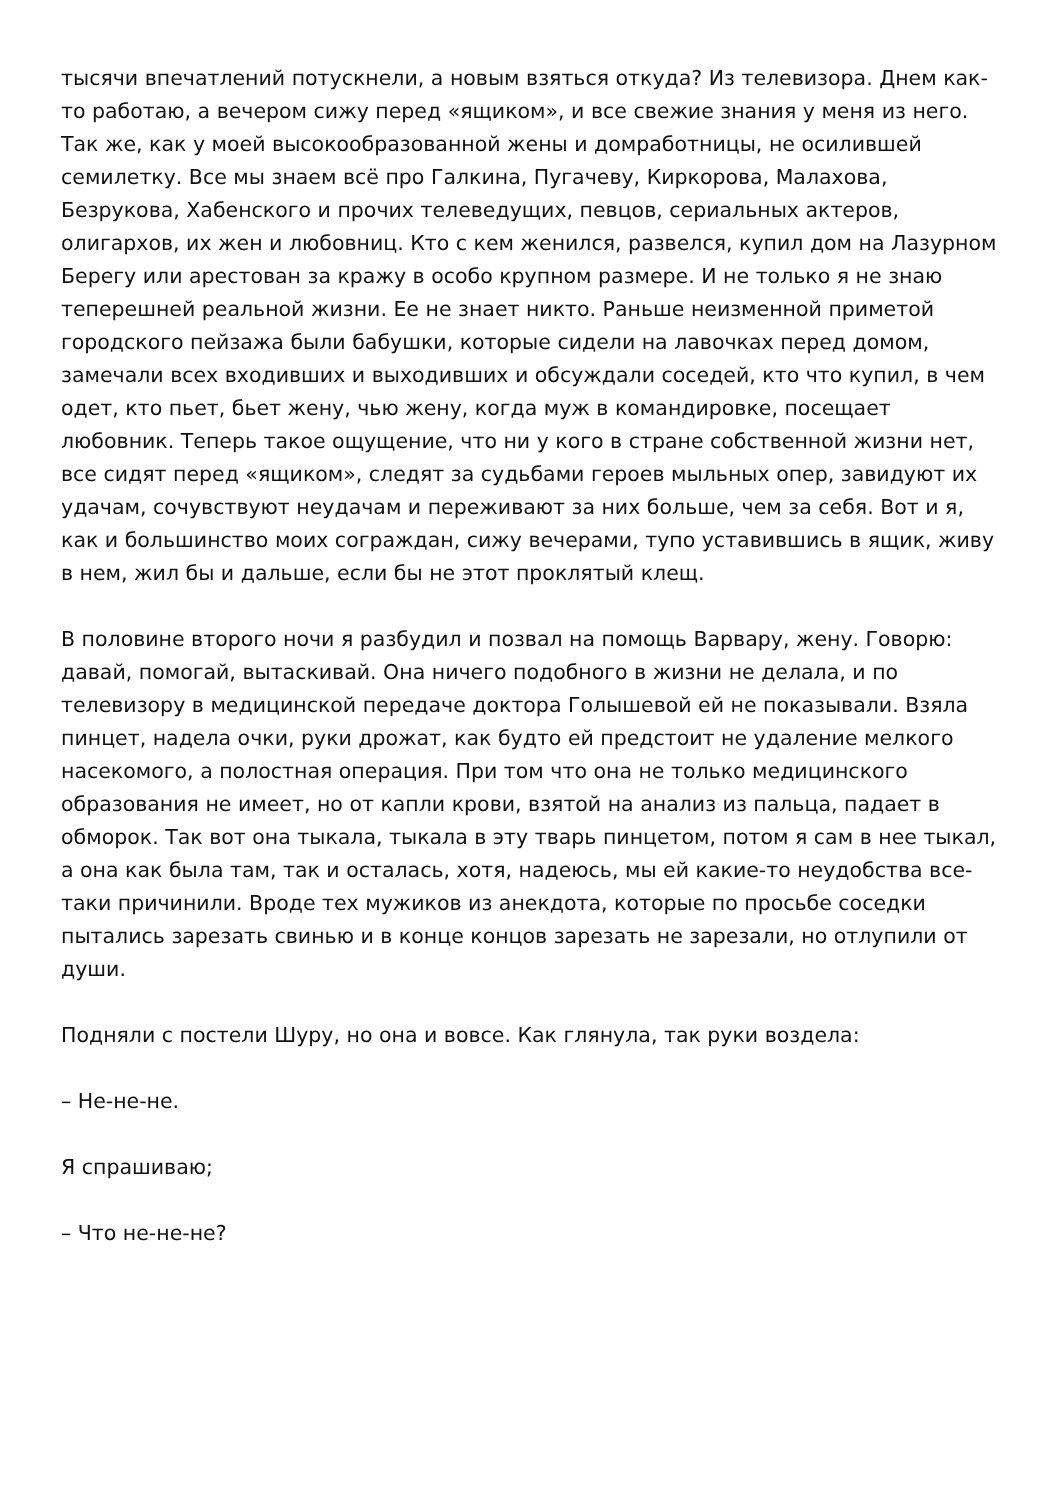тысячи впечатлений потускнели, а новым взяться откуда? Из телевизора. Днем как-то работаю, а вечером сижу перед «ящиком», и все свежие знания у меня из него. Так же, как у моей высокообразованной жены и домработницы, не осилившей семилетку. Все мы знаем всё про Галкина, Пугачеву, Киркорова, Малахова, Безрукова, Хабенского и прочих телеведущих, певцов, сериальных актеров, олигархов, их жен и любовниц. Кто с кем женился, развелся, купил дом на Лазурном Берегу или арестован за кражу в особо крупном размере. И не только я не знаю теперешней реальной жизни. Ее не знает никто. Раньше неизменной приметой городского пейзажа были бабушки, которые сидели на лавочках перед домом, замечали всех входивших и выходивших и обсуждали соседей, кто что купил, в чем одет, кто пьет, бьет жену, чью жену, когда муж в командировке, посещает любовник. Теперь такое ощущение, что ни у кого в стране собственной жизни нет, все сидят перед «ящиком», следят за судьбами героев мыльных опер, завидуют их удачам, сочувствуют неудачам и переживают за них больше, чем за себя. Вот и я, как и большинство моих сограждан, сижу вечерами, тупо уставившись в ящик, живу в нем, жил бы и дальше, если бы не этот проклятый клещ.
В половине второго ночи я разбудил и позвал на помощь Варвару, жену. Говорю: давай, помогай, вытаскивай. Она ничего подобного в жизни не делала, и по телевизору в медицинской передаче доктора Голышевой ей не показывали. Взяла пинцет, надела очки, руки дрожат, как будто ей предстоит не удаление мелкого насекомого, а полостная операция. При том что она не только медицинского образования не имеет, но от капли крови, взятой на анализ из пальца, падает в обморок. Так вот она тыкала, тыкала в эту тварь пинцетом, потом я сам в нее тыкал, а она как была там, так и осталась, хотя, надеюсь, мы ей какие-то неудобства все-таки причинили. Вроде тех мужиков из анекдота, которые по просьбе соседки пытались зарезать свинью и в конце концов зарезать не зарезали, но отлупили от души.
Подняли с постели Шуру, но она и вовсе. Как глянула, так руки воздела:
– Не-не-не.
Я спрашиваю;
– Что не-не-не?